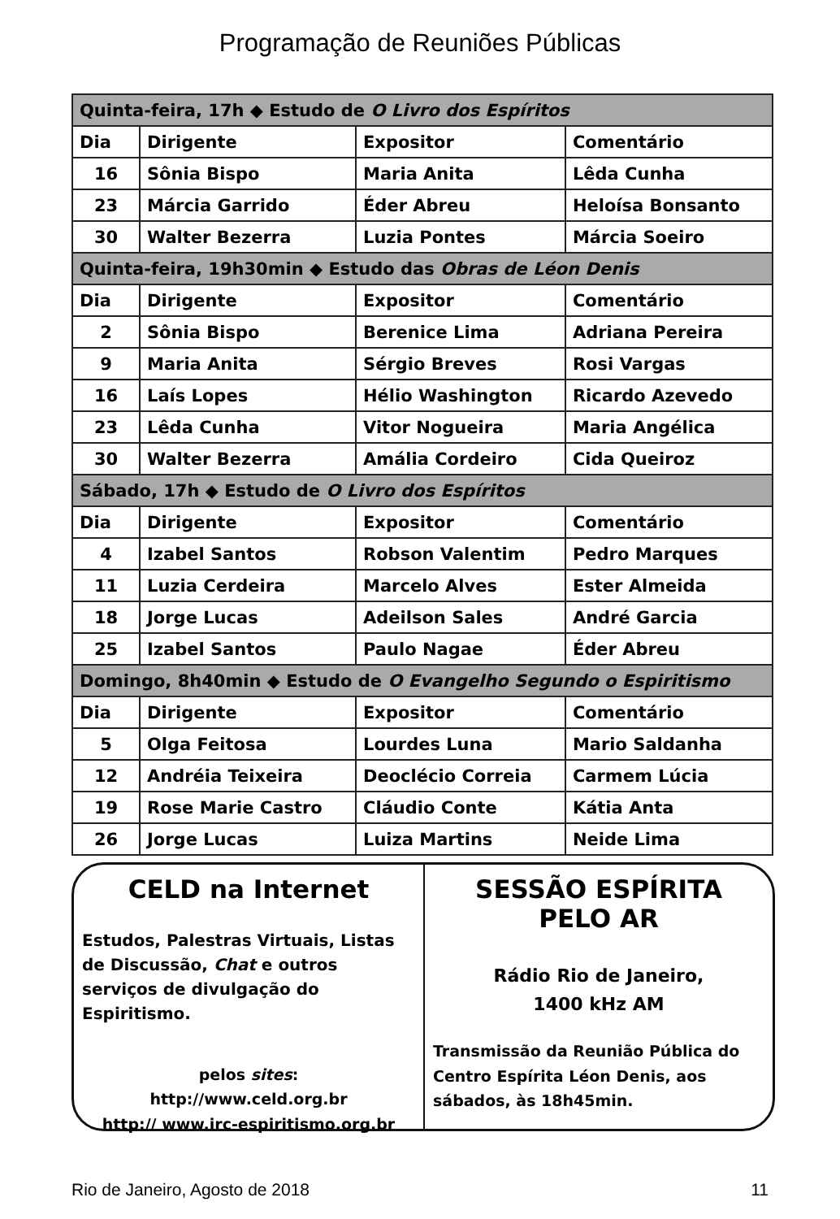Programação de Reuniões Públicas
| Quinta-feira, 17h ◆ Estudo de O Livro dos Espíritos | | | |
| --- | --- | --- | --- |
| Dia | Dirigente | Expositor | Comentário |
| 16 | Sônia Bispo | Maria Anita | Lêda Cunha |
| 23 | Márcia Garrido | Éder Abreu | Heloísa Bonsanto |
| 30 | Walter Bezerra | Luzia Pontes | Márcia Soeiro |
| Quinta-feira, 19h30min ◆ Estudo das Obras de Léon Denis | | | |
| Dia | Dirigente | Expositor | Comentário |
| 2 | Sônia Bispo | Berenice Lima | Adriana Pereira |
| 9 | Maria Anita | Sérgio Breves | Rosi Vargas |
| 16 | Laís Lopes | Hélio Washington | Ricardo Azevedo |
| 23 | Lêda Cunha | Vitor Nogueira | Maria Angélica |
| 30 | Walter Bezerra | Amália Cordeiro | Cida Queiroz |
| Sábado, 17h ◆ Estudo de O Livro dos Espíritos | | | |
| Dia | Dirigente | Expositor | Comentário |
| 4 | Izabel Santos | Robson Valentim | Pedro Marques |
| 11 | Luzia Cerdeira | Marcelo Alves | Ester Almeida |
| 18 | Jorge Lucas | Adeilson Sales | André Garcia |
| 25 | Izabel Santos | Paulo Nagae | Éder Abreu |
| Domingo, 8h40min ◆ Estudo de O Evangelho Segundo o Espiritismo | | | |
| Dia | Dirigente | Expositor | Comentário |
| 5 | Olga Feitosa | Lourdes Luna | Mario Saldanha |
| 12 | Andréia Teixeira | Deoclécio Correia | Carmem Lúcia |
| 19 | Rose Marie Castro | Cláudio Conte | Kátia Anta |
| 26 | Jorge Lucas | Luiza Martins | Neide Lima |
CELD na Internet
Estudos, Palestras Virtuais, Listas de Discussão, Chat e outros serviços de divulgação do Espiritismo.
pelos sites:
http://www.celd.org.br
http:// www.irc-espiritismo.org.br
SESSÃO ESPÍRITA
PELO AR
Rádio Rio de Janeiro,
1400 kHz AM
Transmissão da Reunião Pública do Centro Espírita Léon Denis, aos sábados, às 18h45min.
Rio de Janeiro, Agosto de 2018 11